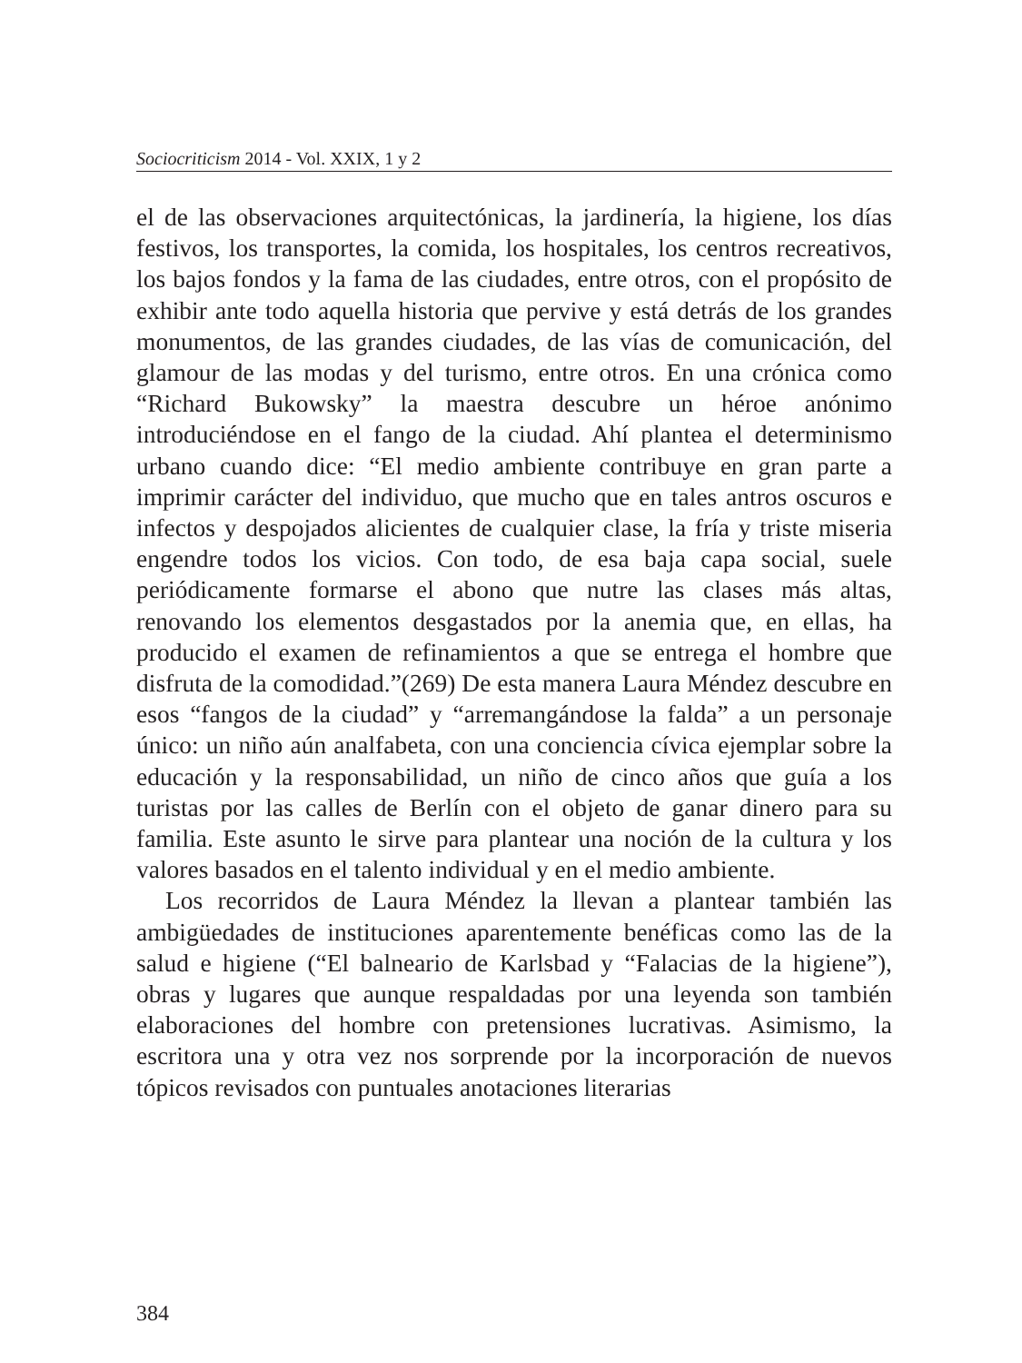Sociocriticism 2014 - Vol. XXIX, 1 y 2
el de las observaciones arquitectónicas, la jardinería, la higiene, los días festivos, los transportes, la comida, los hospitales, los centros recreativos, los bajos fondos y la fama de las ciudades, entre otros, con el propósito de exhibir ante todo aquella historia que pervive y está detrás de los grandes monumentos, de las grandes ciudades, de las vías de comunicación, del glamour de las modas y del turismo, entre otros. En una crónica como “Richard Bukowsky” la maestra descubre un héroe anónimo introduciéndose en el fango de la ciudad. Ahí plantea el determinismo urbano cuando dice: “El medio ambiente contribuye en gran parte a imprimir carácter del individuo, que mucho que en tales antros oscuros e infectos y despojados alicientes de cualquier clase, la fría y triste miseria engendre todos los vicios. Con todo, de esa baja capa social, suele periódicamente formarse el abono que nutre las clases más altas, renovando los elementos desgastados por la anemia que, en ellas, ha producido el examen de refinamientos a que se entrega el hombre que disfruta de la comodidad.”(269) De esta manera Laura Méndez descubre en esos “fangos de la ciudad” y “arremangándose la falda” a un personaje único: un niño aún analfabeta, con una conciencia cívica ejemplar sobre la educación y la responsabilidad, un niño de cinco años que guía a los turistas por las calles de Berlín con el objeto de ganar dinero para su familia. Este asunto le sirve para plantear una noción de la cultura y los valores basados en el talento individual y en el medio ambiente.
Los recorridos de Laura Méndez la llevan a plantear también las ambigüedades de instituciones aparentemente benéficas como las de la salud e higiene (“El balneario de Karlsbad y “Falacias de la higiene”), obras y lugares que aunque respaldadas por una leyenda son también elaboraciones del hombre con pretensiones lucrativas. Asimismo, la escritora una y otra vez nos sorprende por la incorporación de nuevos tópicos revisados con puntuales anotaciones literarias
384